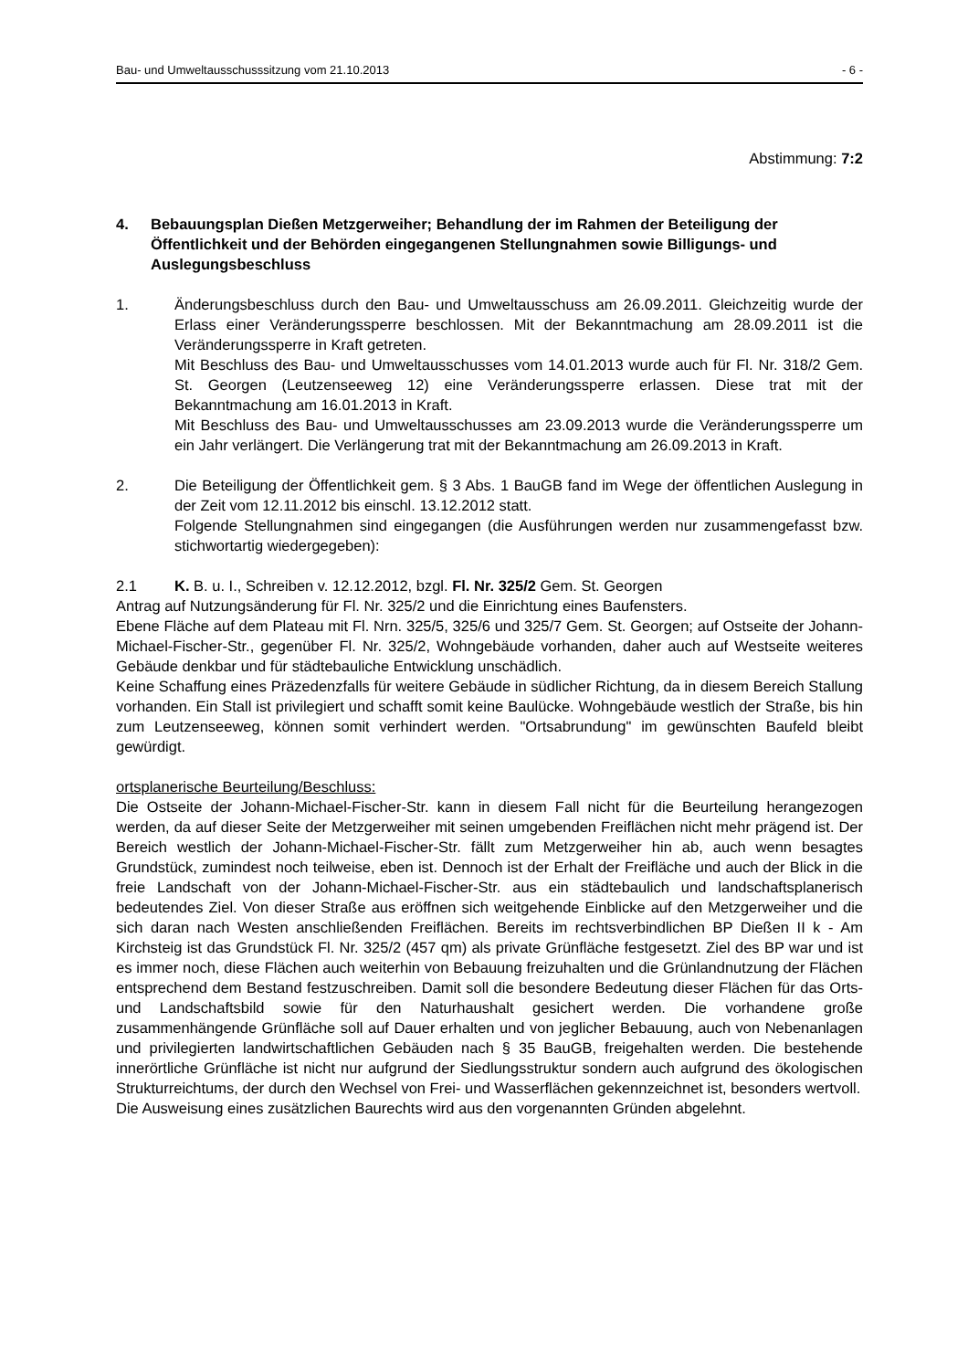Bau- und Umweltausschusssitzung vom 21.10.2013 - 6 -
Abstimmung: 7:2
4. Bebauungsplan Dießen Metzgerweiher; Behandlung der im Rahmen der Beteiligung der Öffentlichkeit und der Behörden eingegangenen Stellungnahmen sowie Billigungs- und Auslegungsbeschluss
1. Änderungsbeschluss durch den Bau- und Umweltausschuss am 26.09.2011. Gleichzeitig wurde der Erlass einer Veränderungssperre beschlossen. Mit der Bekanntmachung am 28.09.2011 ist die Veränderungssperre in Kraft getreten.
Mit Beschluss des Bau- und Umweltausschusses vom 14.01.2013 wurde auch für Fl. Nr. 318/2 Gem. St. Georgen (Leutzenseeweg 12) eine Veränderungssperre erlassen. Diese trat mit der Bekanntmachung am 16.01.2013 in Kraft.
Mit Beschluss des Bau- und Umweltausschusses am 23.09.2013 wurde die Veränderungssperre um ein Jahr verlängert. Die Verlängerung trat mit der Bekanntmachung am 26.09.2013 in Kraft.
2. Die Beteiligung der Öffentlichkeit gem. § 3 Abs. 1 BauGB fand im Wege der öffentlichen Auslegung in der Zeit vom 12.11.2012 bis einschl. 13.12.2012 statt.
Folgende Stellungnahmen sind eingegangen (die Ausführungen werden nur zusammengefasst bzw. stichwortartig wiedergegeben):
2.1 K. B. u. I., Schreiben v. 12.12.2012, bzgl. Fl. Nr. 325/2 Gem. St. Georgen
Antrag auf Nutzungsänderung für Fl. Nr. 325/2 und die Einrichtung eines Baufensters.
Ebene Fläche auf dem Plateau mit Fl. Nrn. 325/5, 325/6 und 325/7 Gem. St. Georgen; auf Ostseite der Johann-Michael-Fischer-Str., gegenüber Fl. Nr. 325/2, Wohngebäude vorhanden, daher auch auf Westseite weiteres Gebäude denkbar und für städtebauliche Entwicklung unschädlich.
Keine Schaffung eines Präzedenzfalls für weitere Gebäude in südlicher Richtung, da in diesem Bereich Stallung vorhanden. Ein Stall ist privilegiert und schafft somit keine Baulücke. Wohngebäude westlich der Straße, bis hin zum Leutzenseeweg, können somit verhindert werden. "Ortsabrundung" im gewünschten Baufeld bleibt gewürdigt.
ortsplanerische Beurteilung/Beschluss:
Die Ostseite der Johann-Michael-Fischer-Str. kann in diesem Fall nicht für die Beurteilung herangezogen werden, da auf dieser Seite der Metzgerweiher mit seinen umgebenden Freiflächen nicht mehr prägend ist. Der Bereich westlich der Johann-Michael-Fischer-Str. fällt zum Metzgerweiher hin ab, auch wenn besagtes Grundstück, zumindest noch teilweise, eben ist. Dennoch ist der Erhalt der Freifläche und auch der Blick in die freie Landschaft von der Johann-Michael-Fischer-Str. aus ein städtebaulich und landschaftsplanerisch bedeutendes Ziel. Von dieser Straße aus eröffnen sich weitgehende Einblicke auf den Metzgerweiher und die sich daran nach Westen anschließenden Freiflächen. Bereits im rechtsverbindlichen BP Dießen II k - Am Kirchsteig ist das Grundstück Fl. Nr. 325/2 (457 qm) als private Grünfläche festgesetzt. Ziel des BP war und ist es immer noch, diese Flächen auch weiterhin von Bebauung freizuhalten und die Grünlandnutzung der Flächen entsprechend dem Bestand festzuschreiben. Damit soll die besondere Bedeutung dieser Flächen für das Orts- und Landschaftsbild sowie für den Naturhaushalt gesichert werden. Die vorhandene große zusammenhängende Grünfläche soll auf Dauer erhalten und von jeglicher Bebauung, auch von Nebenanlagen und privilegierten landwirtschaftlichen Gebäuden nach § 35 BauGB, freigehalten werden. Die bestehende innerörtliche Grünfläche ist nicht nur aufgrund der Siedlungsstruktur sondern auch aufgrund des ökologischen Strukturreichtums, der durch den Wechsel von Frei- und Wasserflächen gekennzeichnet ist, besonders wertvoll.
Die Ausweisung eines zusätzlichen Baurechts wird aus den vorgenannten Gründen abgelehnt.